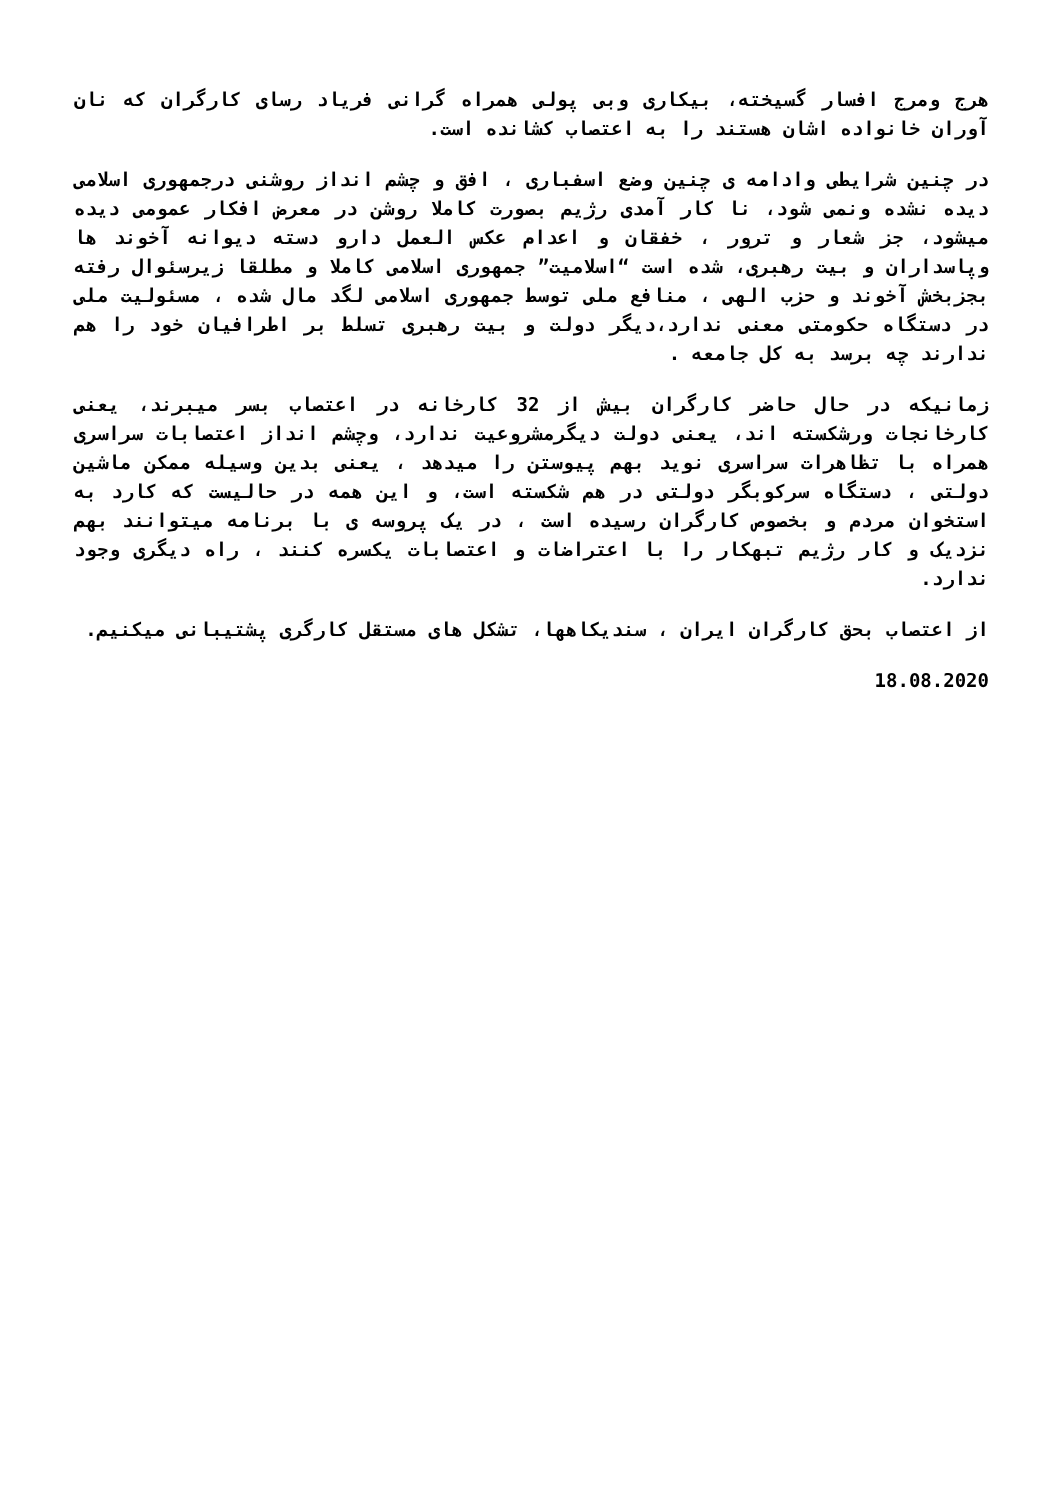هرج ومرج افسار گسیخته، بیکاری وبی پولی همراه گرانی فریاد رسای کارگران که نان آوران خانواده اشان هستند را به اعتصاب کشانده است.
در چنین شرایطی وادامه ی چنین وضع اسفباری ، افق و چشم انداز روشنی درجمهوری اسلامی دیده نشده ونمی شود، نا کار آمدی رژیم بصورت کاملا روشن در معرض افکار عمومی دیده میشود، جز شعار و ترور ، خفقان و اعدام عکس العمل دارو دسته دیوانه آخوند ها وپاسداران و بیت رهبری، شده است “اسلامیت” جمهوری اسلامی کاملا و مطلقا زیرسئوال رفته بجزبخش آخوند و حزب الهی ، منافع ملی توسط جمهوری اسلامی لگد مال شده ، مسئولیت ملی در دستگاه حکومتی معنی ندارد،دیگر دولت و بیت رهبری تسلط بر اطرافیان خود را هم ندارند چه برسد به کل جامعه .
زمانیکه در حال حاضر کارگران بیش از 32 کارخانه در اعتصاب بسر میبرند، یعنی کارخانجات ورشکسته اند، یعنی دولت دیگرمشروعیت ندارد، وچشم انداز اعتصابات سراسری همراه با تظاهرات سراسری نوید بهم پیوستن را میدهد ، یعنی بدین وسیله ممکن ماشین دولتی ، دستگاه سرکوبگر دولتی در هم شکسته است، و این همه در حالیست که کارد به استخوان مردم و بخصوص کارگران رسیده است ، در یک پروسه ی با برنامه میتوانند بهم نزدیک و کار رژیم تبهکار را با اعتراضات و اعتصابات یکسره کنند ، راه دیگری وجود ندارد.
از اعتصاب بحق کارگران ایران ، سندیکاهها، تشکل های مستقل کارگری پشتیبانی میکنیم.
18.08.2020